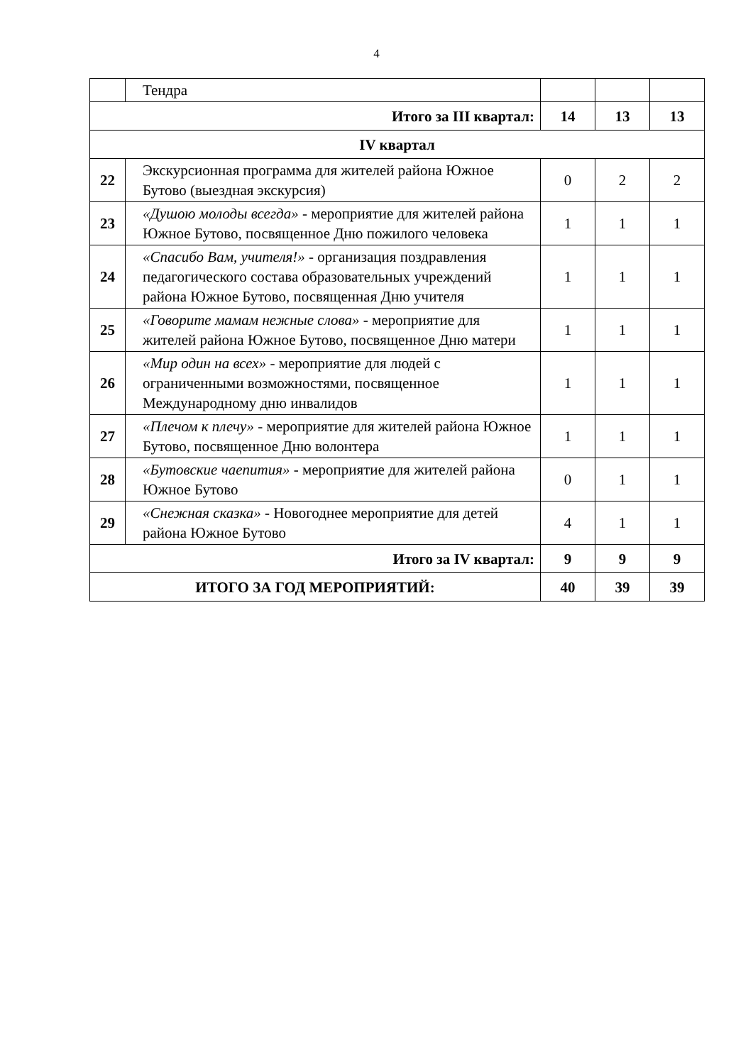4
| | Тендра | | | |
| Итого за III квартал: | | 14 | 13 | 13 |
| IV квартал | | | | |
| 22 | Экскурсионная программа для жителей района Южное Бутово (выездная экскурсия) | 0 | 2 | 2 |
| 23 | «Душою молоды всегда» - мероприятие для жителей района Южное Бутово, посвященное Дню пожилого человека | 1 | 1 | 1 |
| 24 | «Спасибо Вам, учителя!» - организация поздравления педагогического состава образовательных учреждений района Южное Бутово, посвященная Дню учителя | 1 | 1 | 1 |
| 25 | «Говорите мамам нежные слова» - мероприятие для жителей района Южное Бутово, посвященное Дню матери | 1 | 1 | 1 |
| 26 | «Мир один на всех» - мероприятие для людей с ограниченными возможностями, посвященное Международному дню инвалидов | 1 | 1 | 1 |
| 27 | «Плечом к плечу» - мероприятие для жителей района Южное Бутово, посвященное Дню волонтера | 1 | 1 | 1 |
| 28 | «Бутовские чаепития» - мероприятие для жителей района Южное Бутово | 0 | 1 | 1 |
| 29 | «Снежная сказка» - Новогоднее мероприятие для детей района Южное Бутово | 4 | 1 | 1 |
| Итого за IV квартал: | | 9 | 9 | 9 |
| ИТОГО ЗА ГОД МЕРОПРИЯТИЙ: | | 40 | 39 | 39 |